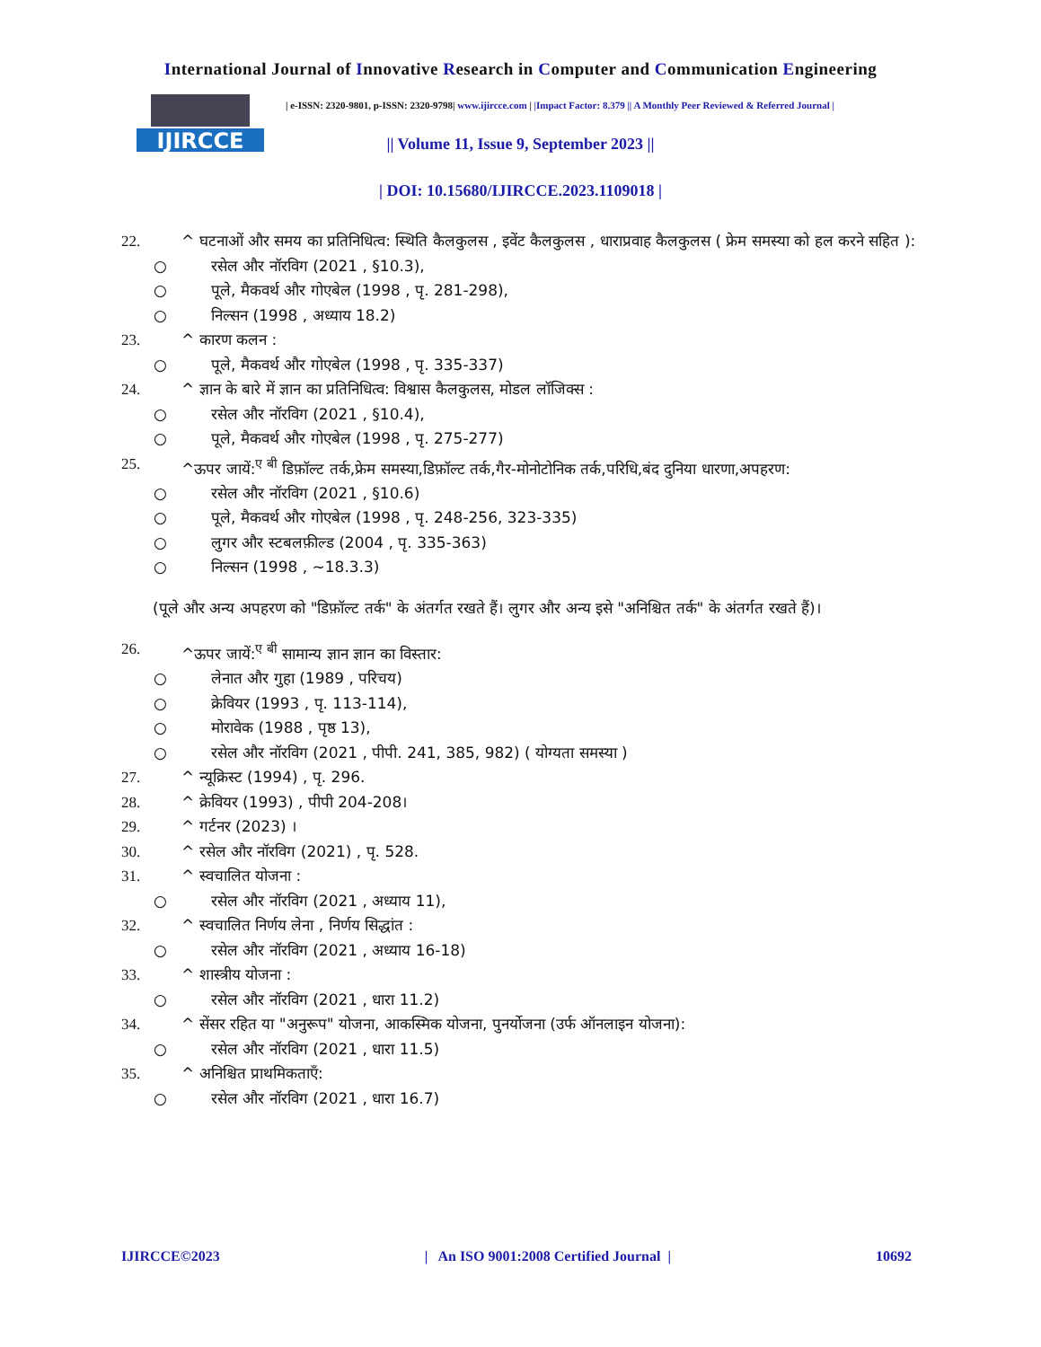International Journal of Innovative Research in Computer and Communication Engineering
IJIRCCE
| e-ISSN: 2320-9801, p-ISSN: 2320-9798| www.ijircce.com | |Impact Factor: 8.379 || A Monthly Peer Reviewed & Referred Journal |
|| Volume 11, Issue 9, September 2023 ||
| DOI: 10.15680/IJIRCCE.2023.1109018 |
22. ^ घटनाओं और समय का प्रतिनिधित्व: स्थिति कैलकुलस , इवेंट कैलकुलस , धाराप्रवाह कैलकुलस ( फ्रेम समस्या को हल करने सहित ):
○ रसेल और नॉरविग (2021 , §10.3),
○ पूले, मैकवर्थ और गोएबेल (1998 , पृ. 281-298),
○ निल्सन (1998 , अध्याय 18.2)
23. ^ कारण कलन :
○ पूले, मैकवर्थ और गोएबेल (1998 , पृ. 335-337)
24. ^ ज्ञान के बारे में ज्ञान का प्रतिनिधित्व: विश्वास कैलकुलस, मोडल लॉजिक्स :
○ रसेल और नॉरविग (2021 , §10.4),
○ पूले, मैकवर्थ और गोएबेल (1998 , पृ. 275-277)
25. ^ऊपर जायें:<sup>ए बी</sup> डिफ़ॉल्ट तर्क,फ्रेम समस्या,डिफ़ॉल्ट तर्क,गैर-मोनोटोनिक तर्क,परिधि,बंद दुनिया धारणा,अपहरण:
○ रसेल और नॉरविग (2021 , §10.6)
○ पूले, मैकवर्थ और गोएबेल (1998 , पृ. 248-256, 323-335)
○ लुगर और स्टबलफ़ील्ड (2004 , पृ. 335-363)
○ निल्सन (1998 , ~18.3.3)
(पूले और अन्य अपहरण को "डिफ़ॉल्ट तर्क" के अंतर्गत रखते हैं। लुगर और अन्य इसे "अनिश्चित तर्क" के अंतर्गत रखते हैं)।
26. ^ऊपर जायें:<sup>ए बी</sup> सामान्य ज्ञान ज्ञान का विस्तार:
○ लेनात और गुहा (1989 , परिचय)
○ क्रेवियर (1993 , पृ. 113-114),
○ मोरावेक (1988 , पृष्ठ 13),
○ रसेल और नॉरविग (2021 , पीपी. 241, 385, 982) ( योग्यता समस्या )
27. ^ न्यूक्रिस्ट (1994) , पृ. 296.
28. ^ क्रेवियर (1993) , पीपी 204-208।
29. ^ गर्टनर (2023) ।
30. ^ रसेल और नॉरविग (2021) , पृ. 528.
31. ^ स्वचालित योजना :
○ रसेल और नॉरविग (2021 , अध्याय 11),
32. ^ स्वचालित निर्णय लेना , निर्णय सिद्धांत :
○ रसेल और नॉरविग (2021 , अध्याय 16-18)
33. ^ शास्त्रीय योजना :
○ रसेल और नॉरविग (2021 , धारा 11.2)
34. ^ सेंसर रहित या "अनुरूप" योजना, आकस्मिक योजना, पुनर्योजना (उर्फ ऑनलाइन योजना):
○ रसेल और नॉरविग (2021 , धारा 11.5)
35. ^ अनिश्चित प्राथमिकताएँ:
○ रसेल और नॉरविग (2021 , धारा 16.7)
IJIRCCE©2023 | An ISO 9001:2008 Certified Journal | 10692